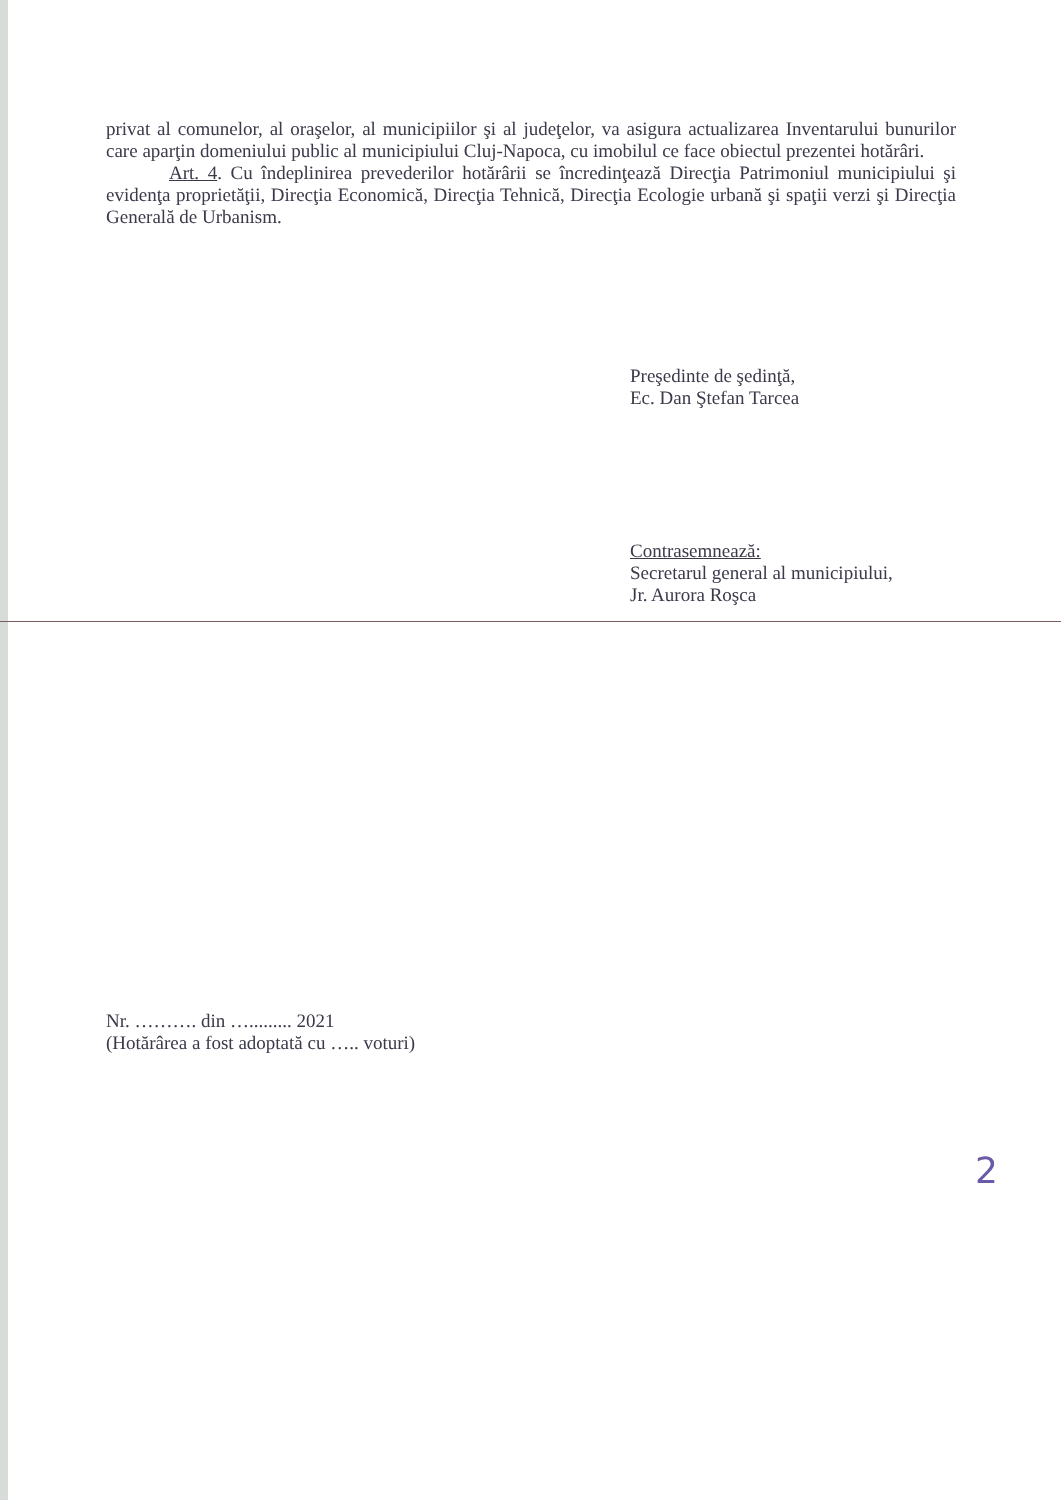privat al comunelor, al oraşelor, al municipiilor şi al judeţelor, va asigura actualizarea Inventarului bunurilor care aparţin domeniului public al municipiului Cluj-Napoca, cu imobilul ce face obiectul prezentei hotărâri.
Art. 4. Cu îndeplinirea prevederilor hotărârii se încredinţează Direcţia Patrimoniul municipiului şi evidenţa proprietăţii, Direcţia Economică, Direcţia Tehnică, Direcţia Ecologie urbană şi spaţii verzi şi Direcţia Generală de Urbanism.
Preşedinte de şedinţă,
Ec. Dan Ştefan Tarcea
Contrasemnează:
Secretarul general al municipiului,
Jr. Aurora Roşca
Nr. ………. din …......... 2021
(Hotărârea a fost adoptată cu ….. voturi)
2